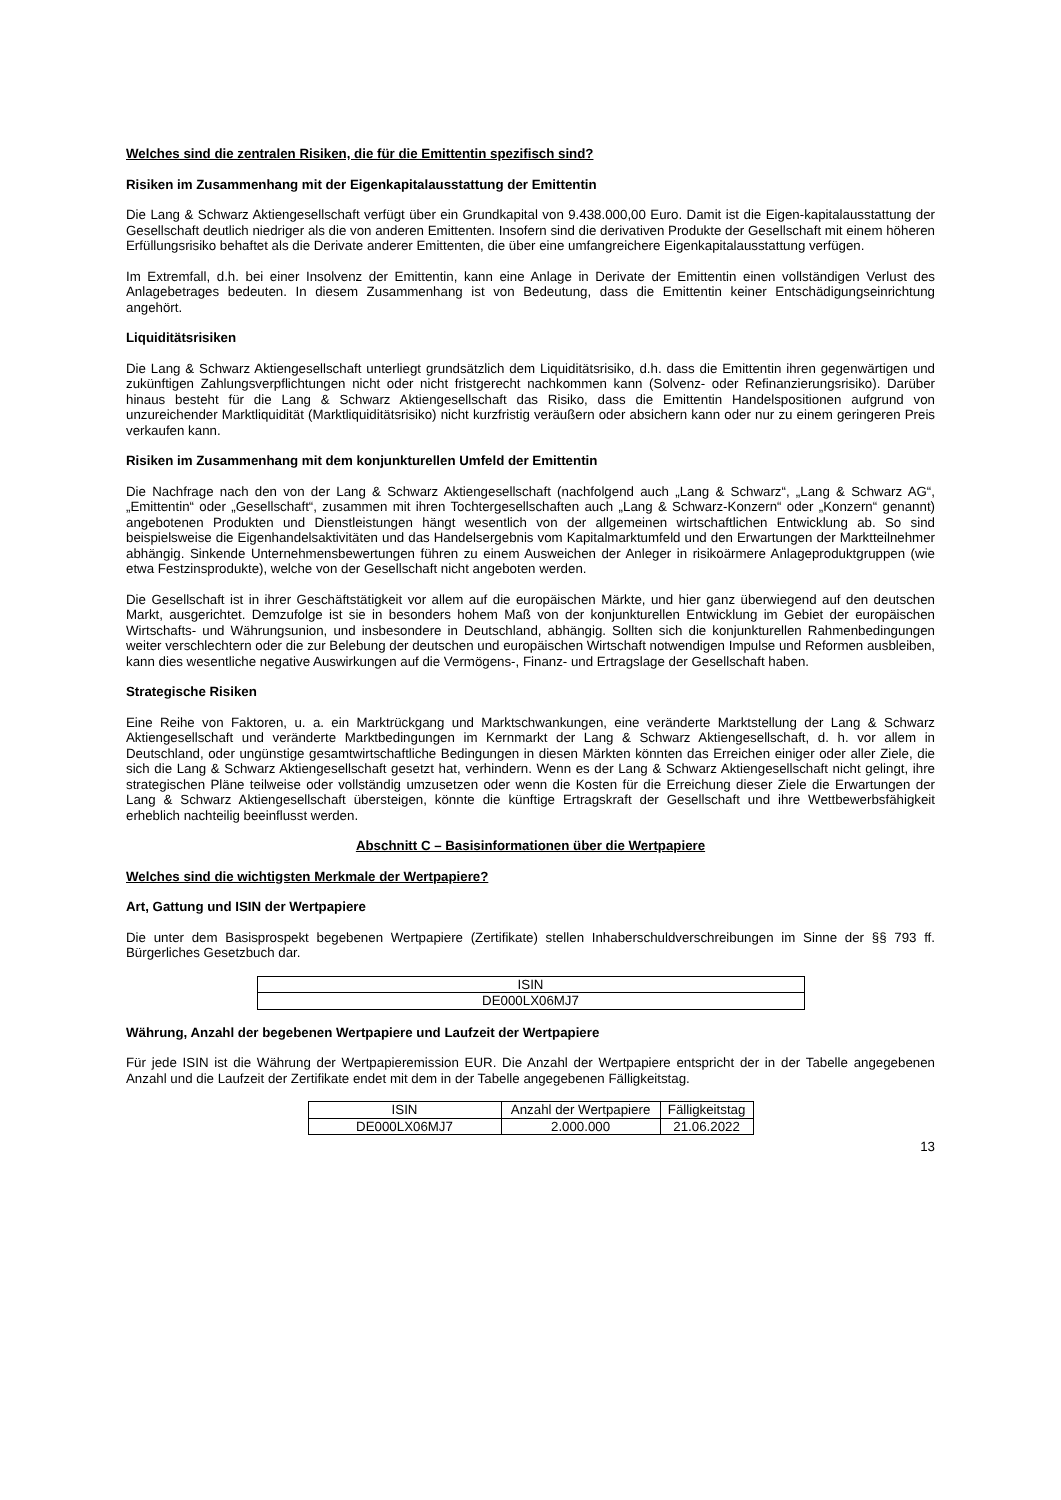Welches sind die zentralen Risiken, die für die Emittentin spezifisch sind?
Risiken im Zusammenhang mit der Eigenkapitalausstattung der Emittentin
Die Lang & Schwarz Aktiengesellschaft verfügt über ein Grundkapital von 9.438.000,00 Euro. Damit ist die Eigen-kapitalausstattung der Gesellschaft deutlich niedriger als die von anderen Emittenten. Insofern sind die derivativen Produkte der Gesellschaft mit einem höheren Erfüllungsrisiko behaftet als die Derivate anderer Emittenten, die über eine umfangreichere Eigenkapitalausstattung verfügen.
Im Extremfall, d.h. bei einer Insolvenz der Emittentin, kann eine Anlage in Derivate der Emittentin einen vollständigen Verlust des Anlagebetrages bedeuten. In diesem Zusammenhang ist von Bedeutung, dass die Emittentin keiner Entschädigungseinrichtung angehört.
Liquiditätsrisiken
Die Lang & Schwarz Aktiengesellschaft unterliegt grundsätzlich dem Liquiditätsrisiko, d.h. dass die Emittentin ihren gegenwärtigen und zukünftigen Zahlungsverpflichtungen nicht oder nicht fristgerecht nachkommen kann (Solvenz- oder Refinanzierungsrisiko). Darüber hinaus besteht für die Lang & Schwarz Aktiengesellschaft das Risiko, dass die Emittentin Handelspositionen aufgrund von unzureichender Marktliquidität (Marktliquiditätsrisiko) nicht kurzfristig veräußern oder absichern kann oder nur zu einem geringeren Preis verkaufen kann.
Risiken im Zusammenhang mit dem konjunkturellen Umfeld der Emittentin
Die Nachfrage nach den von der Lang & Schwarz Aktiengesellschaft (nachfolgend auch „Lang & Schwarz“, „Lang & Schwarz AG“, „Emittentin“ oder „Gesellschaft“, zusammen mit ihren Tochtergesellschaften auch „Lang & Schwarz-Konzern“ oder „Konzern“ genannt) angebotenen Produkten und Dienstleistungen hängt wesentlich von der allgemeinen wirtschaftlichen Entwicklung ab. So sind beispielsweise die Eigenhandelsaktivitäten und das Handelsergebnis vom Kapitalmarktumfeld und den Erwartungen der Marktteilnehmer abhängig. Sinkende Unternehmensbewertungen führen zu einem Ausweichen der Anleger in risikoärmere Anlageproduktgruppen (wie etwa Festzinsprodukte), welche von der Gesellschaft nicht angeboten werden.
Die Gesellschaft ist in ihrer Geschäftstätigkeit vor allem auf die europäischen Märkte, und hier ganz überwiegend auf den deutschen Markt, ausgerichtet. Demzufolge ist sie in besonders hohem Maß von der konjunkturellen Entwicklung im Gebiet der europäischen Wirtschafts- und Währungsunion, und insbesondere in Deutschland, abhängig. Sollten sich die konjunkturellen Rahmenbedingungen weiter verschlechtern oder die zur Belebung der deutschen und europäischen Wirtschaft notwendigen Impulse und Reformen ausbleiben, kann dies wesentliche negative Auswirkungen auf die Vermögens-, Finanz- und Ertragslage der Gesellschaft haben.
Strategische Risiken
Eine Reihe von Faktoren, u. a. ein Marktrückgang und Marktschwankungen, eine veränderte Marktstellung der Lang & Schwarz Aktiengesellschaft und veränderte Marktbedingungen im Kernmarkt der Lang & Schwarz Aktiengesellschaft, d. h. vor allem in Deutschland, oder ungünstige gesamtwirtschaftliche Bedingungen in diesen Märkten könnten das Erreichen einiger oder aller Ziele, die sich die Lang & Schwarz Aktiengesellschaft gesetzt hat, verhindern. Wenn es der Lang & Schwarz Aktiengesellschaft nicht gelingt, ihre strategischen Pläne teilweise oder vollständig umzusetzen oder wenn die Kosten für die Erreichung dieser Ziele die Erwartungen der Lang & Schwarz Aktiengesellschaft übersteigen, könnte die künftige Ertragskraft der Gesellschaft und ihre Wettbewerbsfähigkeit erheblich nachteilig beeinflusst werden.
Abschnitt C – Basisinformationen über die Wertpapiere
Welches sind die wichtigsten Merkmale der Wertpapiere?
Art, Gattung und ISIN der Wertpapiere
Die unter dem Basisprospekt begebenen Wertpapiere (Zertifikate) stellen Inhaberschuldverschreibungen im Sinne der §§ 793 ff. Bürgerliches Gesetzbuch dar.
| ISIN |
| --- |
| DE000LX06MJ7 |
Währung, Anzahl der begebenen Wertpapiere und Laufzeit der Wertpapiere
Für jede ISIN ist die Währung der Wertpapieremission EUR. Die Anzahl der Wertpapiere entspricht der in der Tabelle angegebenen Anzahl und die Laufzeit der Zertifikate endet mit dem in der Tabelle angegebenen Fälligkeitstag.
| ISIN | Anzahl der Wertpapiere | Fälligkeitstag |
| --- | --- | --- |
| DE000LX06MJ7 | 2.000.000 | 21.06.2022 |
13